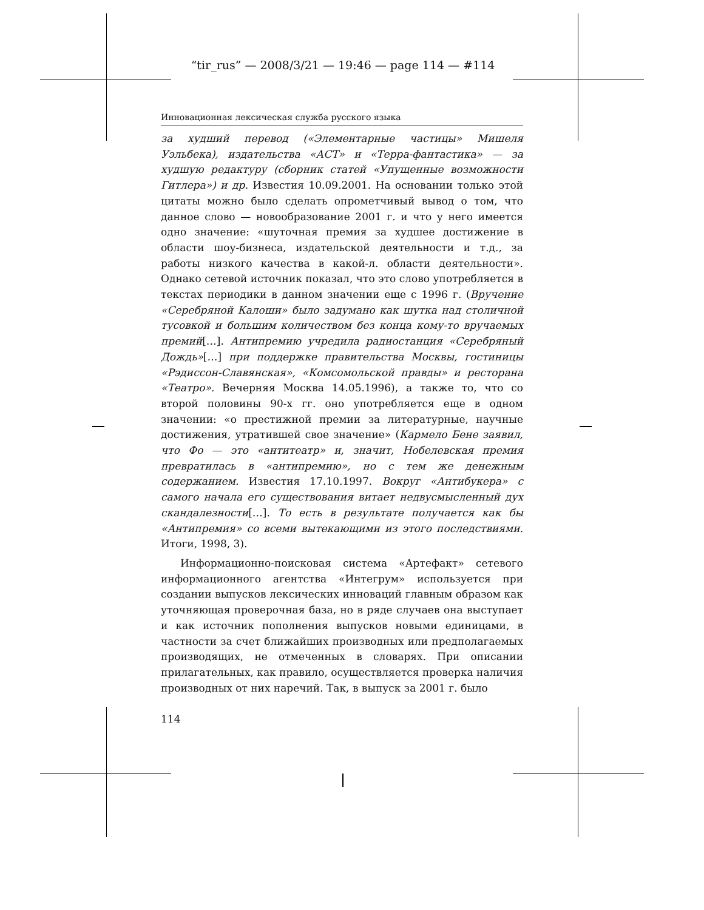“tir_rus” — 2008/3/21 — 19:46 — page 114 — #114
Инновационная лексическая служба русского языка
за худший перевод («Элементарные частицы» Мишеля Уэльбека), издательства «АСТ» и «Терра-фантастика» — за худшую редактуру (сборник статей «Упущенные возможности Гитлера») и др. Известия 10.09.2001. На основании только этой цитаты можно было сделать опрометчивый вывод о том, что данное слово — новообразование 2001 г. и что у него имеется одно значение: «шуточная премия за худшее достижение в области шоу-бизнеса, издательской деятельности и т.д., за работы низкого качества в какой-л. области деятельности». Однако сетевой источник показал, что это слово употребляется в текстах периодики в данном значении еще с 1996 г. (Вручение «Серебряной Калоши» было задумано как шутка над столичной тусовкой и большим количеством без конца кому-то вручаемых премий[…]. Антипремию учредила радиостанция «Серебряный Дождь»[…] при поддержке правительства Москвы, гостиницы «Рэдиссон-Славянская», «Комсомольской правды» и ресторана «Театро». Вечерняя Москва 14.05.1996), а также то, что со второй половины 90-х гг. оно употребляется еще в одном значении: «о престижной премии за литературные, научные достижения, утратившей свое значение» (Кармело Бене заявил, что Фо — это «антитеатр» и, значит, Нобелевская премия превратилась в «антипремию», но с тем же денежным содержанием. Известия 17.10.1997. Вокруг «Антибукера» с самого начала его существования витает недвусмысленный дух скандалезности[…]. То есть в результате получается как бы «Антипремия» со всеми вытекающими из этого последствиями. Итоги, 1998, 3).
Информационно-поисковая система «Артефакт» сетевого информационного агентства «Интегрум» используется при создании выпусков лексических инноваций главным образом как уточняющая проверочная база, но в ряде случаев она выступает и как источник пополнения выпусков новыми единицами, в частности за счет ближайших производных или предполагаемых производящих, не отмеченных в словарях. При описании прилагательных, как правило, осуществляется проверка наличия производных от них наречий. Так, в выпуск за 2001 г. было
114